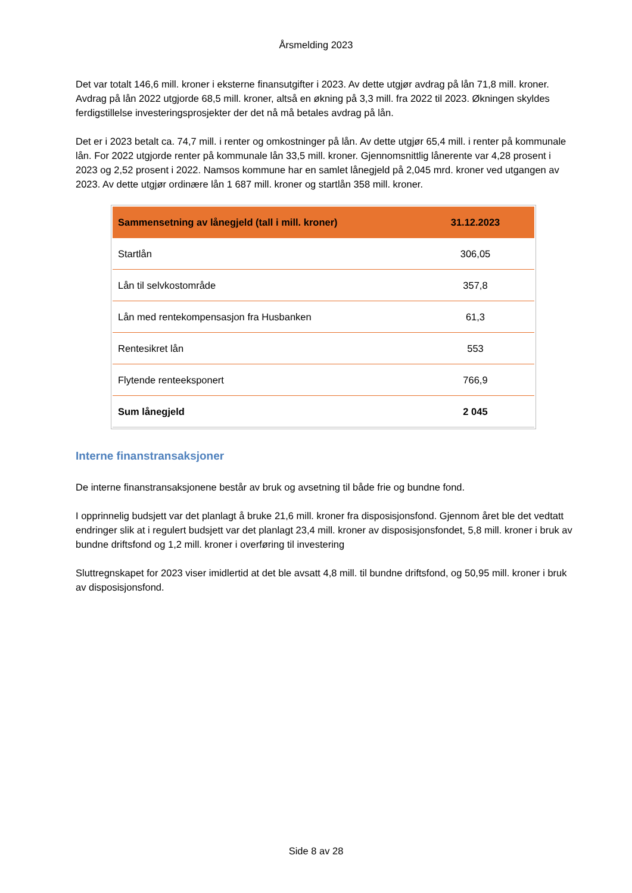Årsmelding 2023
Det var totalt 146,6 mill. kroner i eksterne finansutgifter i 2023. Av dette utgjør avdrag på lån 71,8 mill. kroner. Avdrag på lån 2022 utgjorde 68,5 mill. kroner, altså en økning på 3,3 mill. fra 2022 til 2023. Økningen skyldes ferdigstillelse investeringsprosjekter der det nå må betales avdrag på lån.
Det er i 2023 betalt ca. 74,7 mill. i renter og omkostninger på lån. Av dette utgjør 65,4 mill. i renter på kommunale lån. For 2022 utgjorde renter på kommunale lån 33,5 mill. kroner. Gjennomsnittlig lånerente var 4,28 prosent i 2023 og 2,52 prosent i 2022. Namsos kommune har en samlet lånegjeld på 2,045 mrd. kroner ved utgangen av 2023. Av dette utgjør ordinære lån 1 687 mill. kroner og startlån 358 mill. kroner.
| Sammensetning av lånegjeld (tall i mill. kroner) | 31.12.2023 |
| --- | --- |
| Startlån | 306,05 |
| Lån til selvkostområde | 357,8 |
| Lån med rentekompensasjon fra Husbanken | 61,3 |
| Rentesikret lån | 553 |
| Flytende renteeksponert | 766,9 |
| Sum lånegjeld | 2 045 |
Interne finanstransaksjoner
De interne finanstransaksjonene består av bruk og avsetning til både frie og bundne fond.
I opprinnelig budsjett var det planlagt å bruke 21,6 mill. kroner fra disposisjonsfond. Gjennom året ble det vedtatt endringer slik at i regulert budsjett var det planlagt 23,4 mill. kroner av disposisjonsfondet, 5,8 mill. kroner i bruk av bundne driftsfond og 1,2 mill. kroner i overføring til investering
Sluttregnskapet for 2023 viser imidlertid at det ble avsatt 4,8 mill. til bundne driftsfond, og 50,95 mill. kroner i bruk av disposisjonsfond.
Side 8 av 28